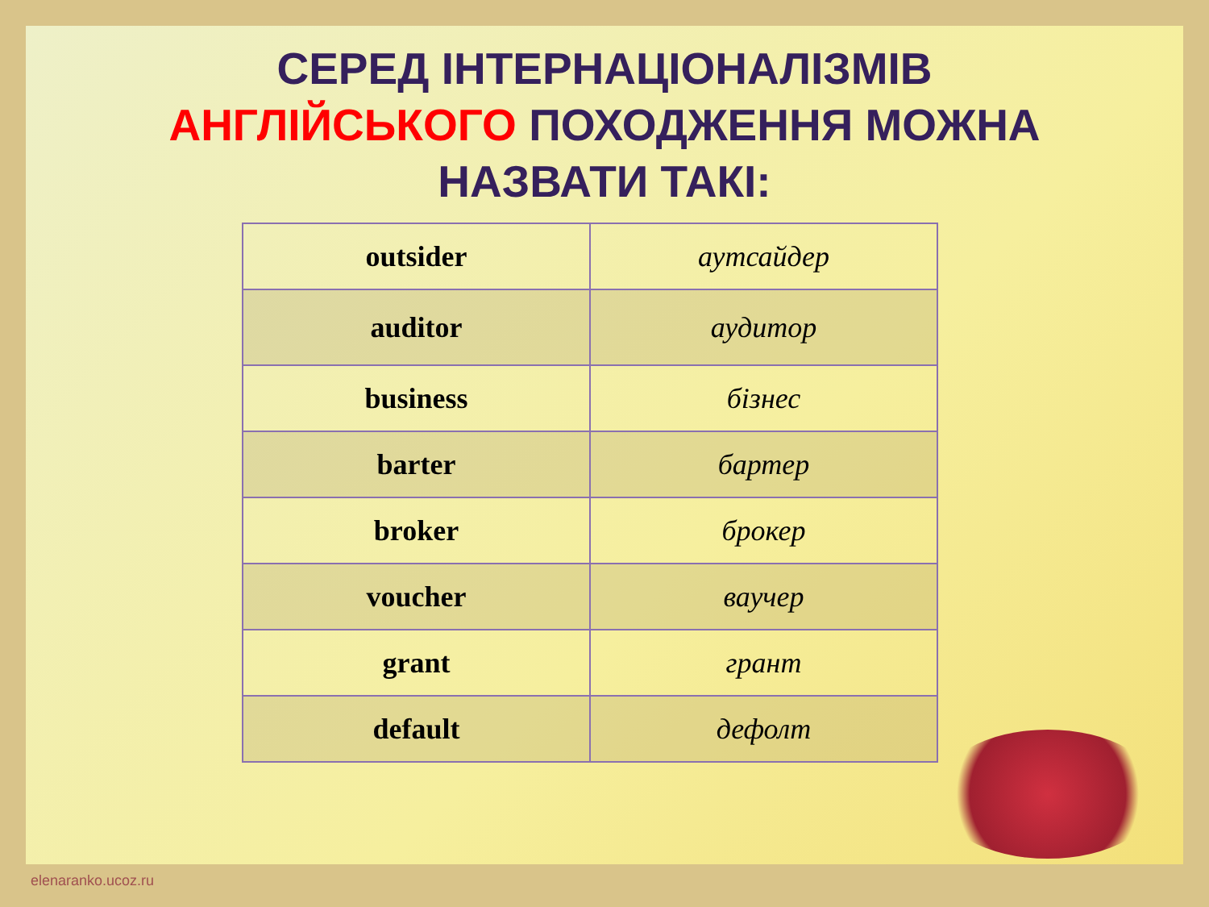СЕРЕД ІНТЕРНАЦІОНАЛІЗМІВ
АНГЛІЙСЬКОГО ПОХОДЖЕННЯ МОЖНА
НАЗВАТИ ТАКІ:
| outsider | аутсайдер |
| auditor | аудитор |
| business | бізнес |
| barter | бартер |
| broker | брокер |
| voucher | ваучер |
| grant | грант |
| default | дефолт |
elenaranko.ucoz.ru